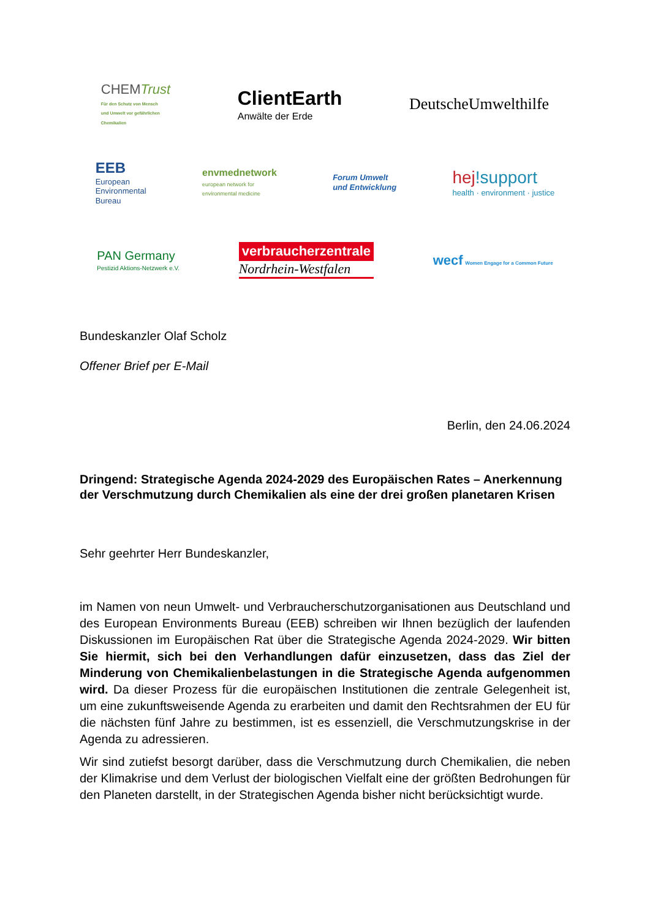CHEMTrust
Für den Schutz von Mensch
und Umwelt vor gefährlichen
Chemikalien
ClientEarth
Anwälte der Erde
DeutscheUmwelthilfe
EEB
European
Environmental
Bureau
envmednetwork
european network for
environmental medicine
Forum Umwelt
und Entwicklung
hej!support
health · environment · justice
PAN Germany
Pestizid Aktions-Netzwerk e.V.
verbraucherzentrale
Nordrhein-Westfalen
wecf Women Engage for a Common Future
Bundeskanzler Olaf Scholz
Offener Brief per E-Mail
Berlin, den 24.06.2024
Dringend: Strategische Agenda 2024-2029 des Europäischen Rates – Anerkennung der Verschmutzung durch Chemikalien als eine der drei großen planetaren Krisen
Sehr geehrter Herr Bundeskanzler,
im Namen von neun Umwelt- und Verbraucherschutzorganisationen aus Deutschland und des European Environments Bureau (EEB) schreiben wir Ihnen bezüglich der laufenden Diskussionen im Europäischen Rat über die Strategische Agenda 2024-2029. Wir bitten Sie hiermit, sich bei den Verhandlungen dafür einzusetzen, dass das Ziel der Minderung von Chemikalienbelastungen in die Strategische Agenda aufgenommen wird. Da dieser Prozess für die europäischen Institutionen die zentrale Gelegenheit ist, um eine zukunftsweisende Agenda zu erarbeiten und damit den Rechtsrahmen der EU für die nächsten fünf Jahre zu bestimmen, ist es essenziell, die Verschmutzungskrise in der Agenda zu adressieren.
Wir sind zutiefst besorgt darüber, dass die Verschmutzung durch Chemikalien, die neben der Klimakrise und dem Verlust der biologischen Vielfalt eine der größten Bedrohungen für den Planeten darstellt, in der Strategischen Agenda bisher nicht berücksichtigt wurde.